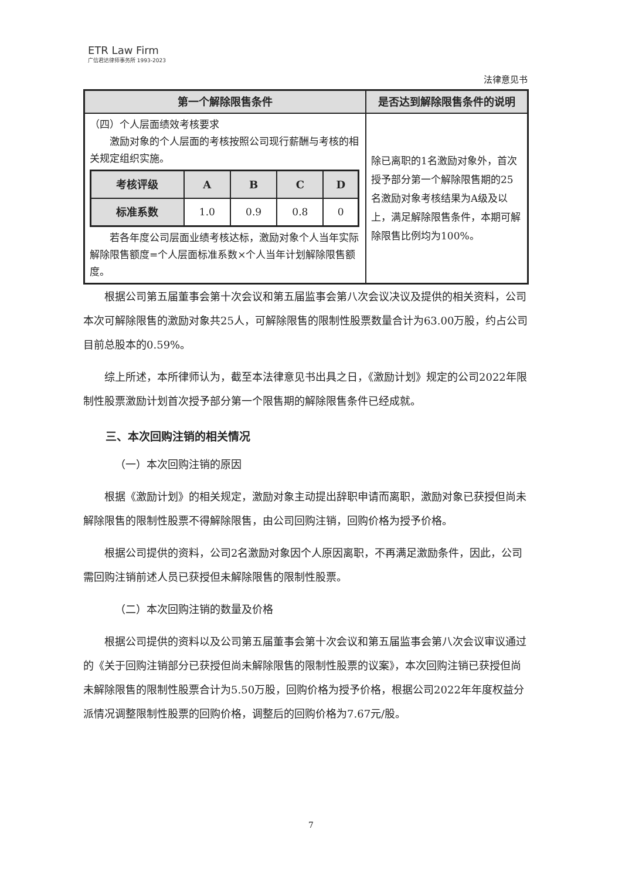ETR Law Firm
广信君达律师事务所 1993-2023
法律意见书
| 第一个解除限售条件 | 是否达到解除限售条件的说明 |
| --- | --- |
| （四）个人层面绩效考核要求 激励对象的个人层面的考核按照公司现行薪酬与考核的相关规定组织实施。 / 考核评级 / A / B / C / D / / --- / --- / --- / --- / --- / / 标准系数 / 1.0 / 0.9 / 0.8 / 0 / 若各年度公司层面业绩考核达标，激励对象个人当年实际解除限售额度=个人层面标准系数×个人当年计划解除限售额度。 | 除已离职的1名激励对象外，首次授予部分第一个解除限售期的25名激励对象考核结果为A级及以上，满足解除限售条件，本期可解除限售比例均为100%。 |
根据公司第五届董事会第十次会议和第五届监事会第八次会议决议及提供的相关资料，公司本次可解除限售的激励对象共25人，可解除限售的限制性股票数量合计为63.00万股，约占公司目前总股本的0.59%。
综上所述，本所律师认为，截至本法律意见书出具之日，《激励计划》规定的公司2022年限制性股票激励计划首次授予部分第一个限售期的解除限售条件已经成就。
三、本次回购注销的相关情况
（一）本次回购注销的原因
根据《激励计划》的相关规定，激励对象主动提出辞职申请而离职，激励对象已获授但尚未解除限售的限制性股票不得解除限售，由公司回购注销，回购价格为授予价格。
根据公司提供的资料，公司2名激励对象因个人原因离职，不再满足激励条件，因此，公司需回购注销前述人员已获授但未解除限售的限制性股票。
（二）本次回购注销的数量及价格
根据公司提供的资料以及公司第五届董事会第十次会议和第五届监事会第八次会议审议通过的《关于回购注销部分已获授但尚未解除限售的限制性股票的议案》，本次回购注销已获授但尚未解除限售的限制性股票合计为5.50万股，回购价格为授予价格，根据公司2022年年度权益分派情况调整限制性股票的回购价格，调整后的回购价格为7.67元/股。
7